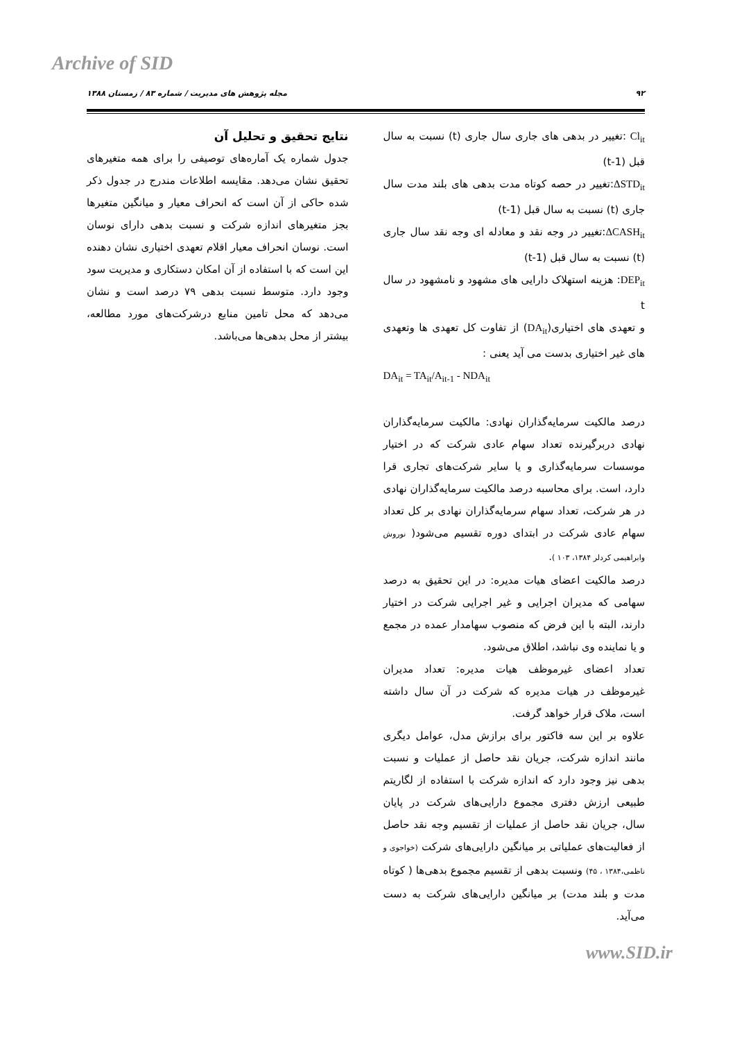Archive of SID
۹۲ مجله پژوهش های مدیریت / شماره ۸۳ / زمستان ۱۳۸۸
Cl<sub>it</sub> :تغییر در بدهی های جاری سال جاری (t) نسبت به سال قبل (t-1)
ΔSTD<sub>it</sub>:تغییر در حصه کوتاه مدت بدهی های بلند مدت سال جاری (t) نسبت به سال قبل (t-1)
ΔCASH<sub>it</sub>:تغییر در وجه نقد و معادله ای وجه نقد سال جاری (t) نسبت به سال قبل (t-1)
DEP<sub>it</sub>: هزینه استهلاک دارایی های مشهود و نامشهود در سال t
و تعهدی های اختیاری(DA<sub>it</sub>) از تفاوت کل تعهدی ها وتعهدی های غیر اختیاری بدست می آید یعنی :
DA<sub>it</sub> = TA<sub>it</sub>/A<sub>it-1</sub> - NDA<sub>it</sub>
درصد مالکیت سرمایه‌گذاران نهادی: مالکیت سرمایه‌گذاران نهادی دربرگیرنده تعداد سهام عادی شرکت که در اختیار موسسات سرمایه‌گذاری و یا سایر شرکت‌های تجاری قرا دارد، است. برای محاسبه درصد مالکیت سرمایه‌گذاران نهادی در هر شرکت، تعداد سهام سرمایه‌گذاران نهادی بر کل تعداد سهام عادی شرکت در ابتدای دوره تقسیم می‌شود( نوروش وابراهیمی کردلر ۱۳۸۴، ۱۰۳ ).
درصد مالکیت اعضای هیات مدیره: در این تحقیق به درصد سهامی که مدیران اجرایی و غیر اجرایی شرکت در اختیار دارند، البته با این فرض که منصوب سهامدار عمده در مجمع و یا نماینده وی نباشد، اطلاق می‌شود.
تعداد اعضای غیرموظف هیات مدیره: تعداد مدیران غیرموظف در هیات مدیره که شرکت در آن سال داشته است، ملاک قرار خواهد گرفت.
علاوه بر این سه فاکتور برای برازش مدل، عوامل دیگری مانند اندازه شرکت، جریان نقد حاصل از عملیات و نسبت بدهی نیز وجود دارد که اندازه شرکت با استفاده از لگاریتم طبیعی ارزش دفتری مجموع دارایی‌های شرکت در پایان سال، جریان نقد حاصل از عملیات از تقسیم وجه نقد حاصل از فعالیت‌های عملیاتی بر میانگین دارایی‌های شرکت (خواجوی و ناظمی،۱۳۸۴ ، ۴۵) ونسبت بدهی از تقسیم مجموع بدهی‌ها ( کوتاه مدت و بلند مدت) بر میانگین دارایی‌های شرکت به دست می‌آید.
نتایج تحقیق و تحلیل آن
جدول شماره یک آماره‌های توصیفی را برای همه متغیرهای تحقیق نشان می‌دهد. مقایسه اطلاعات مندرج در جدول ذکر شده حاکی از آن است که انحراف معیار و میانگین متغیرها بجز متغیرهای اندازه شرکت و نسبت بدهی دارای نوسان است. نوسان انحراف معیار اقلام تعهدی اختیاری نشان دهنده این است که با استفاده از آن امکان دستکاری و مدیریت سود وجود دارد. متوسط نسبت بدهی ۷۹ درصد است و نشان می‌دهد که محل تامین منابع درشرکت‌های مورد مطالعه، بیشتر از محل بدهی‌ها می‌باشد.
www.SID.ir